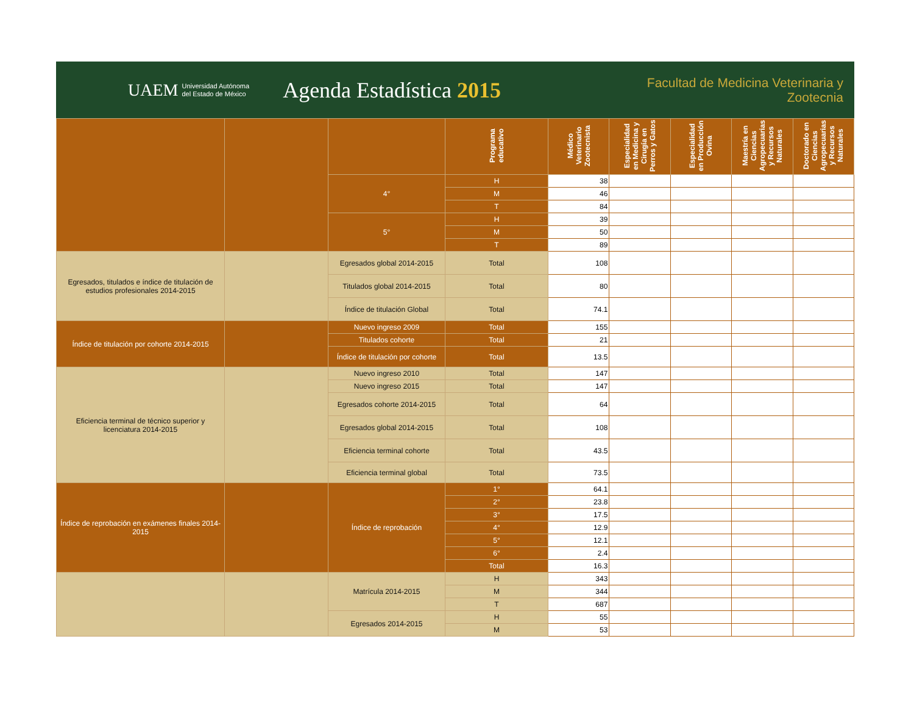UAEM Universidad Autónoma
del Estado de México Agenda Estadística 2015 Facultad de Medicina Veterinaria y Zootecnia
| | | | Programa educativo | Médico Veterinario Zootecnista | Especialidad en Medicina y Cirugía en Perros y Gatos | Especialidad en Producción Ovina | Maestría en Ciencias Agropecuarias y Recursos Naturales | Doctorado en Ciencias Agropecuarias y Recursos Naturales |
| | | 4° | H | 38 | | | | |
| | | | M | 46 | | | | |
| | | | T | 84 | | | | |
| | | 5° | H | 39 | | | | |
| | | | M | 50 | | | | |
| | | | T | 89 | | | | |
| Egresados, titulados e índice de titulación de estudios profesionales 2014-2015 | | Egresados global 2014-2015 | Total | 108 | | | | |
| | | Titulados global 2014-2015 | Total | 80 | | | | |
| | | Índice de titulación Global | Total | 74.1 | | | | |
| Índice de titulación por cohorte 2014-2015 | | Nuevo ingreso 2009 | Total | 155 | | | | |
| | | Titulados cohorte | Total | 21 | | | | |
| | | Índice de titulación por cohorte | Total | 13.5 | | | | |
| Eficiencia terminal de técnico superior y licenciatura 2014-2015 | | Nuevo ingreso 2010 | Total | 147 | | | | |
| | | Nuevo ingreso 2015 | Total | 147 | | | | |
| | | Egresados cohorte 2014-2015 | Total | 64 | | | | |
| | | Egresados global 2014-2015 | Total | 108 | | | | |
| | | Eficiencia terminal cohorte | Total | 43.5 | | | | |
| | | Eficiencia terminal global | Total | 73.5 | | | | |
| Índice de reprobación en exámenes finales 2014-2015 | | Índice de reprobación | 1° | 64.1 | | | | |
| | | | 2° | 23.8 | | | | |
| | | | 3° | 17.5 | | | | |
| | | | 4° | 12.9 | | | | |
| | | | 5° | 12.1 | | | | |
| | | | 6° | 2.4 | | | | |
| | | | Total | 16.3 | | | | |
| | | Matrícula 2014-2015 | H | 343 | | | | |
| | | | M | 344 | | | | |
| | | | T | 687 | | | | |
| | | Egresados 2014-2015 | H | 55 | | | | |
| | | | M | 53 | | | | |